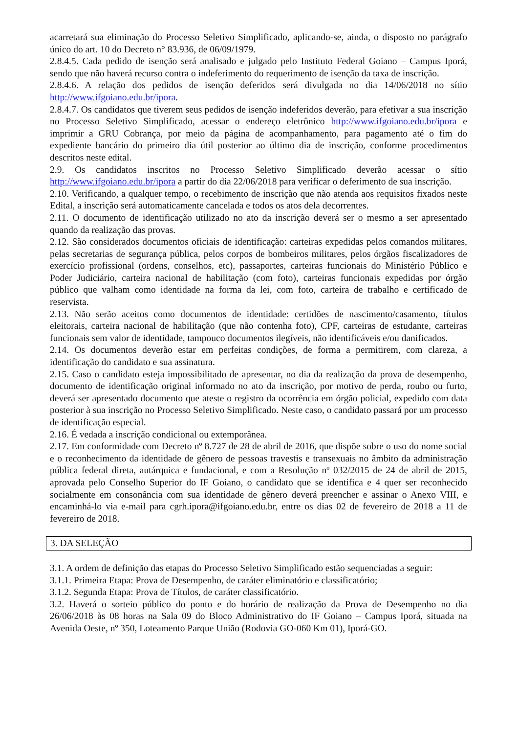acarretará sua eliminação do Processo Seletivo Simplificado, aplicando-se, ainda, o disposto no parágrafo único do art. 10 do Decreto n° 83.936, de 06/09/1979.
2.8.4.5. Cada pedido de isenção será analisado e julgado pelo Instituto Federal Goiano – Campus Iporá, sendo que não haverá recurso contra o indeferimento do requerimento de isenção da taxa de inscrição.
2.8.4.6. A relação dos pedidos de isenção deferidos será divulgada no dia 14/06/2018 no sítio http://www.ifgoiano.edu.br/ipora.
2.8.4.7. Os candidatos que tiverem seus pedidos de isenção indeferidos deverão, para efetivar a sua inscrição no Processo Seletivo Simplificado, acessar o endereço eletrônico http://www.ifgoiano.edu.br/ipora e imprimir a GRU Cobrança, por meio da página de acompanhamento, para pagamento até o fim do expediente bancário do primeiro dia útil posterior ao último dia de inscrição, conforme procedimentos descritos neste edital.
2.9. Os candidatos inscritos no Processo Seletivo Simplificado deverão acessar o sítio http://www.ifgoiano.edu.br/ipora a partir do dia 22/06/2018 para verificar o deferimento de sua inscrição.
2.10. Verificando, a qualquer tempo, o recebimento de inscrição que não atenda aos requisitos fixados neste Edital, a inscrição será automaticamente cancelada e todos os atos dela decorrentes.
2.11. O documento de identificação utilizado no ato da inscrição deverá ser o mesmo a ser apresentado quando da realização das provas.
2.12. São considerados documentos oficiais de identificação: carteiras expedidas pelos comandos militares, pelas secretarias de segurança pública, pelos corpos de bombeiros militares, pelos órgãos fiscalizadores de exercício profissional (ordens, conselhos, etc), passaportes, carteiras funcionais do Ministério Público e Poder Judiciário, carteira nacional de habilitação (com foto), carteiras funcionais expedidas por órgão público que valham como identidade na forma da lei, com foto, carteira de trabalho e certificado de reservista.
2.13. Não serão aceitos como documentos de identidade: certidões de nascimento/casamento, títulos eleitorais, carteira nacional de habilitação (que não contenha foto), CPF, carteiras de estudante, carteiras funcionais sem valor de identidade, tampouco documentos ilegíveis, não identificáveis e/ou danificados.
2.14. Os documentos deverão estar em perfeitas condições, de forma a permitirem, com clareza, a identificação do candidato e sua assinatura.
2.15. Caso o candidato esteja impossibilitado de apresentar, no dia da realização da prova de desempenho, documento de identificação original informado no ato da inscrição, por motivo de perda, roubo ou furto, deverá ser apresentado documento que ateste o registro da ocorrência em órgão policial, expedido com data posterior à sua inscrição no Processo Seletivo Simplificado. Neste caso, o candidato passará por um processo de identificação especial.
2.16. É vedada a inscrição condicional ou extemporânea.
2.17. Em conformidade com Decreto nº 8.727 de 28 de abril de 2016, que dispõe sobre o uso do nome social e o reconhecimento da identidade de gênero de pessoas travestis e transexuais no âmbito da administração pública federal direta, autárquica e fundacional, e com a Resolução nº 032/2015 de 24 de abril de 2015, aprovada pelo Conselho Superior do IF Goiano, o candidato que se identifica e 4 quer ser reconhecido socialmente em consonância com sua identidade de gênero deverá preencher e assinar o Anexo VIII, e encaminhá-lo via e-mail para cgrh.ipora@ifgoiano.edu.br, entre os dias 02 de fevereiro de 2018 a 11 de fevereiro de 2018.
3. DA SELEÇÃO
3.1. A ordem de definição das etapas do Processo Seletivo Simplificado estão sequenciadas a seguir:
3.1.1. Primeira Etapa: Prova de Desempenho, de caráter eliminatório e classificatório;
3.1.2. Segunda Etapa: Prova de Títulos, de caráter classificatório.
3.2. Haverá o sorteio público do ponto e do horário de realização da Prova de Desempenho no dia 26/06/2018 às 08 horas na Sala 09 do Bloco Administrativo do IF Goiano – Campus Iporá, situada na Avenida Oeste, nº 350, Loteamento Parque União (Rodovia GO-060 Km 01), Iporá-GO.